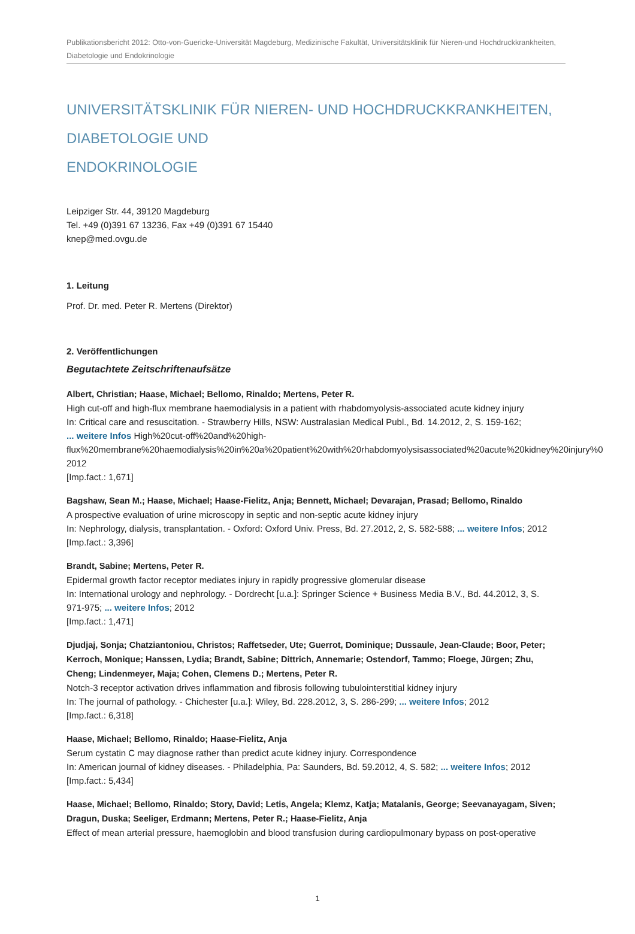Publikationsbericht 2012: Otto-von-Guericke-Universität Magdeburg, Medizinische Fakultät, Universitätsklinik für Nieren-und Hochdruckkrankheiten,
Diabetologie und Endokrinologie
UNIVERSITÄTSKLINIK FÜR NIEREN- UND HOCHDRUCKKRANKHEITEN, DIABETOLOGIE UND
ENDOKRINOLOGIE
Leipziger Str. 44, 39120 Magdeburg
Tel. +49 (0)391 67 13236, Fax +49 (0)391 67 15440
knep@med.ovgu.de
1. Leitung
Prof. Dr. med. Peter R. Mertens (Direktor)
2. Veröffentlichungen
Begutachtete Zeitschriftenaufsätze
Albert, Christian; Haase, Michael; Bellomo, Rinaldo; Mertens, Peter R.
High cut-off and high-flux membrane haemodialysis in a patient with rhabdomyolysis-associated acute kidney injury
In: Critical care and resuscitation. - Strawberry Hills, NSW: Australasian Medical Publ., Bd. 14.2012, 2, S. 159-162;
... weitere Infos High%20cut-off%20and%20high-
flux%20membrane%20haemodialysis%20in%20a%20patient%20with%20rhabdomyolysisassociated%20acute%20kidney%20injury%0
2012
[Imp.fact.: 1,671]
Bagshaw, Sean M.; Haase, Michael; Haase-Fielitz, Anja; Bennett, Michael; Devarajan, Prasad; Bellomo, Rinaldo
A prospective evaluation of urine microscopy in septic and non-septic acute kidney injury
In: Nephrology, dialysis, transplantation. - Oxford: Oxford Univ. Press, Bd. 27.2012, 2, S. 582-588; ... weitere Infos; 2012
[Imp.fact.: 3,396]
Brandt, Sabine; Mertens, Peter R.
Epidermal growth factor receptor mediates injury in rapidly progressive glomerular disease
In: International urology and nephrology. - Dordrecht [u.a.]: Springer Science + Business Media B.V., Bd. 44.2012, 3, S.
971-975; ... weitere Infos; 2012
[Imp.fact.: 1,471]
Djudjaj, Sonja; Chatziantoniou, Christos; Raffetseder, Ute; Guerrot, Dominique; Dussaule, Jean-Claude; Boor, Peter;
Kerroch, Monique; Hanssen, Lydia; Brandt, Sabine; Dittrich, Annemarie; Ostendorf, Tammo; Floege, Jürgen; Zhu,
Cheng; Lindenmeyer, Maja; Cohen, Clemens D.; Mertens, Peter R.
Notch-3 receptor activation drives inflammation and fibrosis following tubulointerstitial kidney injury
In: The journal of pathology. - Chichester [u.a.]: Wiley, Bd. 228.2012, 3, S. 286-299; ... weitere Infos; 2012
[Imp.fact.: 6,318]
Haase, Michael; Bellomo, Rinaldo; Haase-Fielitz, Anja
Serum cystatin C may diagnose rather than predict acute kidney injury. Correspondence
In: American journal of kidney diseases. - Philadelphia, Pa: Saunders, Bd. 59.2012, 4, S. 582; ... weitere Infos; 2012
[Imp.fact.: 5,434]
Haase, Michael; Bellomo, Rinaldo; Story, David; Letis, Angela; Klemz, Katja; Matalanis, George; Seevanayagam, Siven;
Dragun, Duska; Seeliger, Erdmann; Mertens, Peter R.; Haase-Fielitz, Anja
Effect of mean arterial pressure, haemoglobin and blood transfusion during cardiopulmonary bypass on post-operative
1